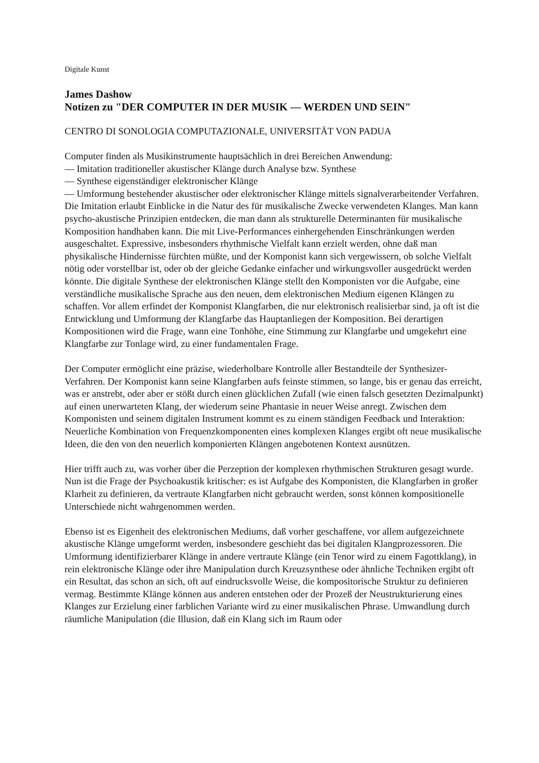Digitale Kunst
James Dashow
Notizen zu "DER COMPUTER IN DER MUSIK — WERDEN UND SEIN"
CENTRO DI SONOLOGIA COMPUTAZIONALE, UNIVERSITÄT VON PADUA
Computer finden als Musikinstrumente hauptsächlich in drei Bereichen Anwendung:
— Imitation traditioneller akustischer Klänge durch Analyse bzw. Synthese
— Synthese eigenständiger elektronischer Klänge
— Umformung bestehender akustischer oder elektronischer Klänge mittels signalverarbeitender Verfahren. Die Imitation erlaubt Einblicke in die Natur des für musikalische Zwecke verwendeten Klanges. Man kann psycho-akustische Prinzipien entdecken, die man dann als strukturelle Determinanten für musikalische Komposition handhaben kann. Die mit Live-Performances einhergehenden Einschränkungen werden ausgeschaltet. Expressive, insbesonders rhythmische Vielfalt kann erzielt werden, ohne daß man physikalische Hindernisse fürchten müßte, und der Komponist kann sich vergewissern, ob solche Vielfalt nötig oder vorstellbar ist, oder ob der gleiche Gedanke einfacher und wirkungsvoller ausgedrückt werden könnte. Die digitale Synthese der elektronischen Klänge stellt den Komponisten vor die Aufgabe, eine verständliche musikalische Sprache aus den neuen, dem elektronischen Medium eigenen Klängen zu schaffen. Vor allem erfindet der Komponist Klangfarben, die nur elektronisch realisierbar sind, ja oft ist die Entwicklung und Umformung der Klangfarbe das Hauptanliegen der Komposition. Bei derartigen Kompositionen wird die Frage, wann eine Tonhöhe, eine Stimmung zur Klangfarbe und umgekehrt eine Klangfarbe zur Tonlage wird, zu einer fundamentalen Frage.
Der Computer ermöglicht eine präzise, wiederholbare Kontrolle aller Bestandteile der Synthesizer-Verfahren. Der Komponist kann seine Klangfarben aufs feinste stimmen, so lange, bis er genau das erreicht, was er anstrebt, oder aber er stößt durch einen glücklichen Zufall (wie einen falsch gesetzten Dezimalpunkt) auf einen unerwarteten Klang, der wiederum seine Phantasie in neuer Weise anregt. Zwischen dem Komponisten und seinem digitalen Instrument kommt es zu einem ständigen Feedback und Interaktion: Neuerliche Kombination von Frequenzkomponenten eines komplexen Klanges ergibt oft neue musikalische Ideen, die den von den neuerlich komponierten Klängen angebotenen Kontext ausnützen.
Hier trifft auch zu, was vorher über die Perzeption der komplexen rhythmischen Strukturen gesagt wurde. Nun ist die Frage der Psychoakustik kritischer: es ist Aufgabe des Komponisten, die Klangfarben in großer Klarheit zu definieren, da vertraute Klangfarben nicht gebraucht werden, sonst können kompositionelle Unterschiede nicht wahrgenommen werden.
Ebenso ist es Eigenheit des elektronischen Mediums, daß vorher geschaffene, vor allem aufgezeichnete akustische Klänge umgeformt werden, insbesondere geschieht das bei digitalen Klangprozessoren. Die Umformung identifizierbarer Klänge in andere vertraute Klänge (ein Tenor wird zu einem Fagottklang), in rein elektronische Klänge oder ihre Manipulation durch Kreuzsynthese oder ähnliche Techniken ergibt oft ein Resultat, das schon an sich, oft auf eindrucksvolle Weise, die kompositorische Struktur zu definieren vermag. Bestimmte Klänge können aus anderen entstehen oder der Prozeß der Neustrukturierung eines Klanges zur Erzielung einer farblichen Variante wird zu einer musikalischen Phrase. Umwandlung durch räumliche Manipulation (die Illusion, daß ein Klang sich im Raum oder